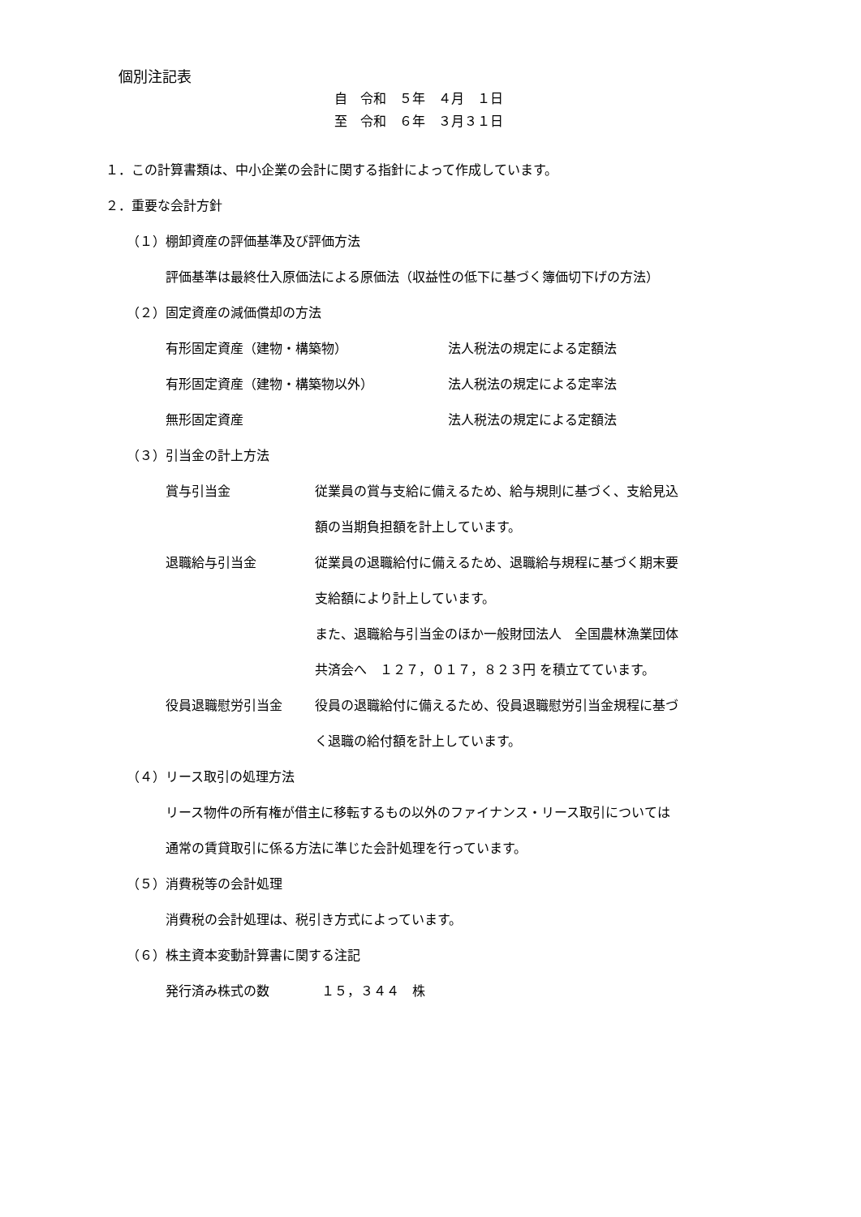個別注記表
自　令和　５年　４月　１日 至　令和　６年　３月３１日
１．この計算書類は、中小企業の会計に関する指針によって作成しています。
２．重要な会計方針
（１）棚卸資産の評価基準及び評価方法
評価基準は最終仕入原価法による原価法（収益性の低下に基づく簿価切下げの方法）
（２）固定資産の減価償却の方法
有形固定資産（建物・構築物） 法人税法の規定による定額法
有形固定資産（建物・構築物以外） 法人税法の規定による定率法
無形固定資産 法人税法の規定による定額法
（３）引当金の計上方法
賞与引当金 従業員の賞与支給に備えるため、給与規則に基づく、支給見込
額の当期負担額を計上しています。
退職給与引当金 従業員の退職給付に備えるため、退職給与規程に基づく期末要
支給額により計上しています。
また、退職給与引当金のほか一般財団法人　全国農林漁業団体
共済会へ　１２７，０１７，８２３円 を積立てています。
役員退職慰労引当金 役員の退職給付に備えるため、役員退職慰労引当金規程に基づ
く退職の給付額を計上しています。
（４）リース取引の処理方法
リース物件の所有権が借主に移転するもの以外のファイナンス・リース取引については
通常の賃貸取引に係る方法に準じた会計処理を行っています。
（５）消費税等の会計処理
消費税の会計処理は、税引き方式によっています。
（６）株主資本変動計算書に関する注記
発行済み株式の数　　　　１５，３４４　株